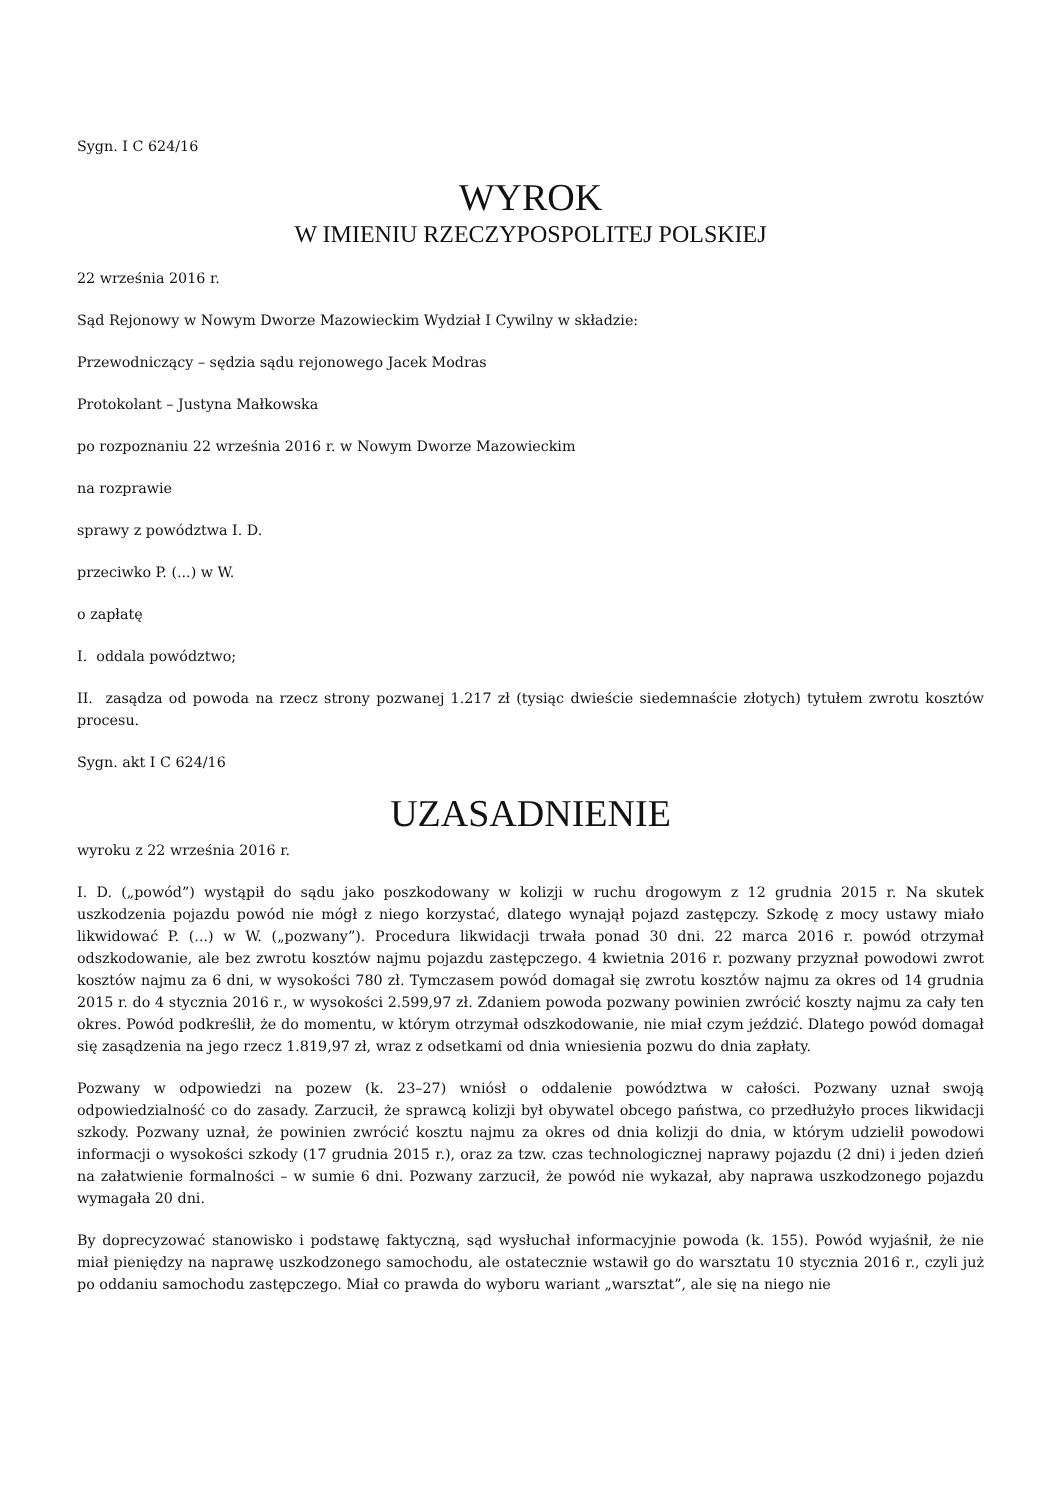Sygn. I C 624/16
WYROK
W IMIENIU RZECZYPOSPOLITEJ POLSKIEJ
22 września 2016 r.
Sąd Rejonowy w Nowym Dworze Mazowieckim Wydział I Cywilny w składzie:
Przewodniczący – sędzia sądu rejonowego Jacek Modras
Protokolant – Justyna Małkowska
po rozpoznaniu 22 września 2016 r. w Nowym Dworze Mazowieckim
na rozprawie
sprawy z powództwa I. D.
przeciwko P. (...) w W.
o zapłatę
I. oddala powództwo;
II. zasądza od powoda na rzecz strony pozwanej 1.217 zł (tysiąc dwieście siedemnaście złotych) tytułem zwrotu kosztów procesu.
Sygn. akt I C 624/16
UZASADNIENIE
wyroku z 22 września 2016 r.
I. D. („powód”) wystąpił do sądu jako poszkodowany w kolizji w ruchu drogowym z 12 grudnia 2015 r. Na skutek uszkodzenia pojazdu powód nie mógł z niego korzystać, dlatego wynajął pojazd zastępczy. Szkodę z mocy ustawy miało likwidować P. (...) w W. („pozwany”). Procedura likwidacji trwała ponad 30 dni. 22 marca 2016 r. powód otrzymał odszkodowanie, ale bez zwrotu kosztów najmu pojazdu zastępczego. 4 kwietnia 2016 r. pozwany przyznał powodowi zwrot kosztów najmu za 6 dni, w wysokości 780 zł. Tymczasem powód domagał się zwrotu kosztów najmu za okres od 14 grudnia 2015 r. do 4 stycznia 2016 r., w wysokości 2.599,97 zł. Zdaniem powoda pozwany powinien zwrócić koszty najmu za cały ten okres. Powód podkreślił, że do momentu, w którym otrzymał odszkodowanie, nie miał czym jeździć. Dlatego powód domagał się zasądzenia na jego rzecz 1.819,97 zł, wraz z odsetkami od dnia wniesienia pozwu do dnia zapłaty.
Pozwany w odpowiedzi na pozew (k. 23–27) wniósł o oddalenie powództwa w całości. Pozwany uznał swoją odpowiedzialność co do zasady. Zarzucił, że sprawcą kolizji był obywatel obcego państwa, co przedłużyło proces likwidacji szkody. Pozwany uznał, że powinien zwrócić kosztu najmu za okres od dnia kolizji do dnia, w którym udzielił powodowi informacji o wysokości szkody (17 grudnia 2015 r.), oraz za tzw. czas technologicznej naprawy pojazdu (2 dni) i jeden dzień na załatwienie formalności – w sumie 6 dni. Pozwany zarzucił, że powód nie wykazał, aby naprawa uszkodzonego pojazdu wymagała 20 dni.
By doprecyzować stanowisko i podstawę faktyczną, sąd wysłuchał informacyjnie powoda (k. 155). Powód wyjaśnił, że nie miał pieniędzy na naprawę uszkodzonego samochodu, ale ostatecznie wstawił go do warsztatu 10 stycznia 2016 r., czyli już po oddaniu samochodu zastępczego. Miał co prawda do wyboru wariant „warsztat”, ale się na niego nie